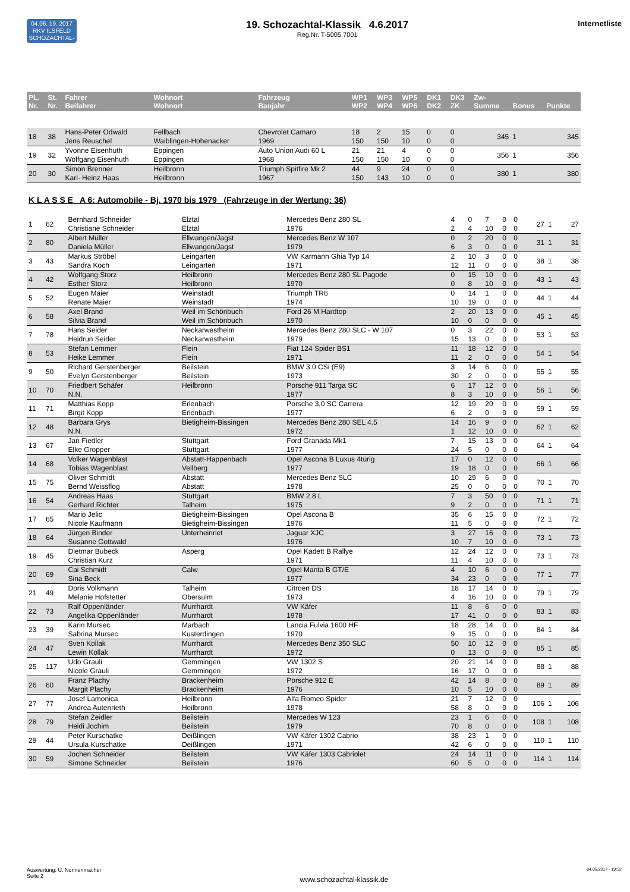04.06. 19. 2017
RKV ILSFELD
SCHOZACHTAL-KLASSIK
19. Schozachtal-Klassik 4.6.2017
Reg.Nr. T-5005.7001
Internetliste
| PL. Nr. | St. Nr. | Fahrer Beifahrer | Wohnort Wohnort | Fahrzeug Baujahr | WP1 WP2 | WP3 WP4 | WP5 WP6 | DK1 DK2 | DK3 ZK | Zw- Summe | Bonus | Punkte |
| --- | --- | --- | --- | --- | --- | --- | --- | --- | --- | --- | --- | --- |
| 18 | 38 | Hans-Peter Odwald Jens Reuschel | Fellbach Waiblingen-Hohenacker | Chevrolet Camaro 1969 | 18 150 | 2 150 | 15 10 | 0 0 | 0 0 | 345 | 1 | 345 |
| 19 | 32 | Yvonne Eisenhuth Wolfgang Eisenhuth | Eppingen Eppingen | Auto Union Audi 60 L 1968 | 21 150 | 21 150 | 4 10 | 0 0 | 0 0 | 356 | 1 | 356 |
| 20 | 30 | Simon Brenner Karl- Heinz Haas | Heilbronn Heilbronn | Triumph Spitfire Mk 2 1967 | 44 150 | 9 143 | 24 10 | 0 0 | 0 0 | 380 | 1 | 380 |
K L A S S E A 6: Automobile - Bj. 1970 bis 1979 (Fahrzeuge in der Wertung: 36)
| 1 | 62 | Bernhard Schneider Christiane Schneider | Elztal Elztal | Mercedes Benz 280 SL 1976 | 4 2 | 0 4 | 7 10 | 0 0 | 0 0 | 27 | 1 | 27 |
| 2 | 80 | Albert Müller Daniela Müller | Ellwangen/Jagst Ellwangen/Jagst | Mercedes Benz W 107 1979 | 0 6 | 2 3 | 20 0 | 0 0 | 0 0 | 31 | 1 | 31 |
| 3 | 43 | Markus Ströbel Sandra Koch | Leingarten Leingarten | VW Karmann Ghia Typ 14 1971 | 2 12 | 10 11 | 3 0 | 0 0 | 0 0 | 38 | 1 | 38 |
| 4 | 42 | Wolfgang Storz Esther Storz | Heilbronn Heilbronn | Mercedes Benz 280 SL Pagode 1970 | 0 0 | 15 8 | 10 10 | 0 0 | 0 0 | 43 | 1 | 43 |
| 5 | 52 | Eugen Maier Renate Maier | Weinstadt Weinstadt | Triumph TR6 1974 | 0 10 | 14 19 | 1 0 | 0 0 | 0 0 | 44 | 1 | 44 |
| 6 | 58 | Axel Brand Silvia Brand | Weil im Schönbuch Weil im Schönbuch | Ford 26 M Hardtop 1970 | 2 10 | 20 0 | 13 0 | 0 0 | 0 0 | 45 | 1 | 45 |
| 7 | 78 | Hans Seider Heidrun Seider | Neckarwestheim Neckarwestheim | Mercedes Benz 280 SLC - W 107 1979 | 0 15 | 3 13 | 22 0 | 0 0 | 0 0 | 53 | 1 | 53 |
| 8 | 53 | Stefan Lemmer Heike Lemmer | Flein Flein | Fiat 124 Spider BS1 1971 | 11 11 | 18 2 | 12 0 | 0 0 | 0 0 | 54 | 1 | 54 |
| 9 | 50 | Richard Gerstenberger Evelyn Gerstenberger | Beilstein Beilstein | BMW 3.0 CSi (E9) 1973 | 3 30 | 14 2 | 6 0 | 0 0 | 0 0 | 55 | 1 | 55 |
| 10 | 70 | Friedbert Schäfer N.N. | Heilbronn | Porsche 911 Targa SC 1977 | 6 8 | 17 3 | 12 10 | 0 0 | 0 0 | 56 | 1 | 56 |
| 11 | 71 | Matthias Kopp Birgit Kopp | Erlenbach Erlenbach | Porsche 3,0 SC Carrera 1977 | 12 6 | 19 2 | 20 0 | 0 0 | 0 0 | 59 | 1 | 59 |
| 12 | 48 | Barbara Grys N.N. | Bietigheim-Bissingen | Mercedes Benz 280 SEL 4.5 1972 | 14 1 | 16 12 | 9 10 | 0 0 | 0 0 | 62 | 1 | 62 |
| 13 | 67 | Jan Fiedler Elke Gropper | Stuttgart Stuttgart | Ford Granada Mk1 1977 | 7 24 | 15 5 | 13 0 | 0 0 | 0 0 | 64 | 1 | 64 |
| 14 | 68 | Volker Wagenblast Tobias Wagenblast | Abstatt-Happenbach Vellberg | Opel Ascona B Luxus 4türig 1977 | 17 19 | 0 18 | 12 0 | 0 0 | 0 0 | 66 | 1 | 66 |
| 15 | 75 | Oliver Schmidt Bernd Weissflog | Abstatt Abstatt | Mercedes Benz SLC 1978 | 10 25 | 29 0 | 6 0 | 0 0 | 0 0 | 70 | 1 | 70 |
| 16 | 54 | Andreas Haas Gerhard Richter | Stuttgart Talheim | BMW 2.8 L 1975 | 7 9 | 3 2 | 50 0 | 0 0 | 0 0 | 71 | 1 | 71 |
| 17 | 65 | Mario Jelic Nicole Kaufmann | Bietigheim-Bissingen Bietigheim-Bissingen | Opel Ascona B 1976 | 35 11 | 6 5 | 15 0 | 0 0 | 0 0 | 72 | 1 | 72 |
| 18 | 64 | Jürgen Binder Susanne Gottwald | Unterheinriet | Jaguar XJC 1976 | 3 10 | 27 7 | 16 10 | 0 0 | 0 0 | 73 | 1 | 73 |
| 19 | 45 | Dietmar Bubeck Christian Kurz | Asperg | Opel Kadett B Rallye 1971 | 12 11 | 24 4 | 12 10 | 0 0 | 0 0 | 73 | 1 | 73 |
| 20 | 69 | Cai Schmidt Sina Beck | Calw | Opel Manta B GT/E 1977 | 4 34 | 10 23 | 6 0 | 0 0 | 0 0 | 77 | 1 | 77 |
| 21 | 49 | Doris Volkmann Melanie Hofstetter | Talheim Obersulm | Citroen DS 1973 | 18 4 | 17 16 | 14 10 | 0 0 | 0 0 | 79 | 1 | 79 |
| 22 | 73 | Ralf Oppenländer Angelika Oppenländer | Murrhardt Murrhardt | VW Käfer 1978 | 11 17 | 8 41 | 6 0 | 0 0 | 0 0 | 83 | 1 | 83 |
| 23 | 39 | Karin Mursec Sabrina Mursec | Marbach Kusterdingen | Lancia Fulvia 1600 HF 1970 | 18 9 | 28 15 | 14 0 | 0 0 | 0 0 | 84 | 1 | 84 |
| 24 | 47 | Sven Kollak Lewin Kollak | Murrhardt Murrhardt | Mercedes Benz 350 SLC 1972 | 50 0 | 10 13 | 12 0 | 0 0 | 0 0 | 85 | 1 | 85 |
| 25 | 117 | Udo Grauli Nicole Grauli | Gemmingen Gemmingen | VW 1302 S 1972 | 20 16 | 21 17 | 14 0 | 0 0 | 0 0 | 88 | 1 | 88 |
| 26 | 60 | Franz Plachy Margit Plachy | Brackenheim Brackenheim | Porsche 912 E 1976 | 42 10 | 14 5 | 8 10 | 0 0 | 0 0 | 89 | 1 | 89 |
| 27 | 77 | Josef Lamonica Andrea Autenrieth | Heilbronn Heilbronn | Alfa Romeo Spider 1978 | 21 58 | 7 8 | 12 0 | 0 0 | 0 0 | 106 | 1 | 106 |
| 28 | 79 | Stefan Zeidler Heidi Jochim | Beilstein Beilstein | Mercedes W 123 1979 | 23 70 | 1 8 | 6 0 | 0 0 | 0 0 | 108 | 1 | 108 |
| 29 | 44 | Peter Kurschatke Ursula Kurschatke | Deißlingen Deißlingen | VW Käfer 1302 Cabrio 1971 | 38 42 | 23 6 | 1 0 | 0 0 | 0 0 | 110 | 1 | 110 |
| 30 | 59 | Jochen Schneider Simone Schneider | Beilstein Beilstein | VW Käfer 1303 Cabriolet 1976 | 24 60 | 14 5 | 11 0 | 0 0 | 0 0 | 114 | 1 | 114 |
Auswertung: U. Nonnenmacher
Seite 2
.
www.schozachtal-klassik.de
04.06.2017 - 19:32